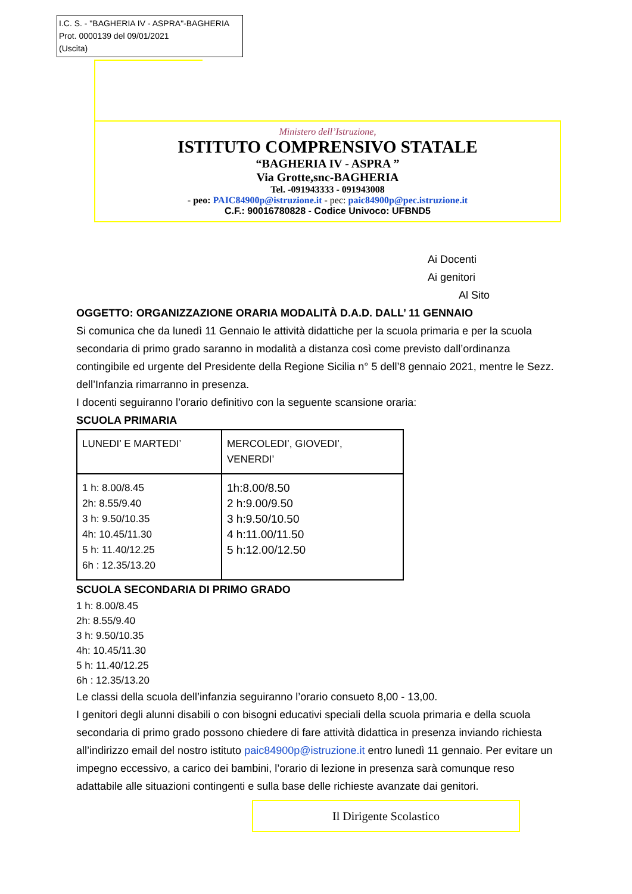I.C. S. - "BAGHERIA IV - ASPRA"-BAGHERIA
Prot. 0000139 del 09/01/2021
(Uscita)
Ministero dell’Istruzione,
ISTITUTO COMPRENSIVO STATALE
“BAGHERIA IV - ASPRA ”
Via Grotte,snc-BAGHERIA
Tel. -091943333 - 091943008
- peo: PAIC84900p@istruzione.it - pec: paic84900p@pec.istruzione.it
C.F.: 90016780828 - Codice Univoco: UFBND5
Ai Docenti
Ai genitori
Al Sito
OGGETTO: ORGANIZZAZIONE ORARIA MODALITÀ D.A.D. DALL’ 11 GENNAIO
Si comunica che da lunedì 11 Gennaio le attività didattiche per la scuola primaria e per la scuola secondaria di primo grado saranno in modalità a distanza così come previsto dall’ordinanza contingibile ed urgente del Presidente della Regione Sicilia n° 5 dell’8 gennaio 2021, mentre le Sezz. dell’Infanzia rimarranno in presenza.
I docenti seguiranno l’orario definitivo con la seguente scansione oraria:
SCUOLA PRIMARIA
| LUNEDI’ E MARTEDI’ | MERCOLEDI’, GIOVEDI’, VENERDI’ |
| 1 h: 8.00/8.45 2h: 8.55/9.40 3 h: 9.50/10.35 4h: 10.45/11.30 5 h: 11.40/12.25 6h : 12.35/13.20 | 1h:8.00/8.50 2 h:9.00/9.50 3 h:9.50/10.50 4 h:11.00/11.50 5 h:12.00/12.50 |
SCUOLA SECONDARIA DI PRIMO GRADO
1 h: 8.00/8.45
2h: 8.55/9.40
3 h: 9.50/10.35
4h: 10.45/11.30
5 h: 11.40/12.25
6h : 12.35/13.20
Le classi della scuola dell’infanzia seguiranno l’orario consueto 8,00 - 13,00.
I genitori degli alunni disabili o con bisogni educativi speciali della scuola primaria e della scuola secondaria di primo grado possono chiedere di fare attività didattica in presenza inviando richiesta all’indirizzo email del nostro istituto paic84900p@istruzione.it entro lunedì 11 gennaio. Per evitare un impegno eccessivo, a carico dei bambini, l’orario di lezione in presenza sarà comunque reso adattabile alle situazioni contingenti e sulla base delle richieste avanzate dai genitori.
Il Dirigente Scolastico